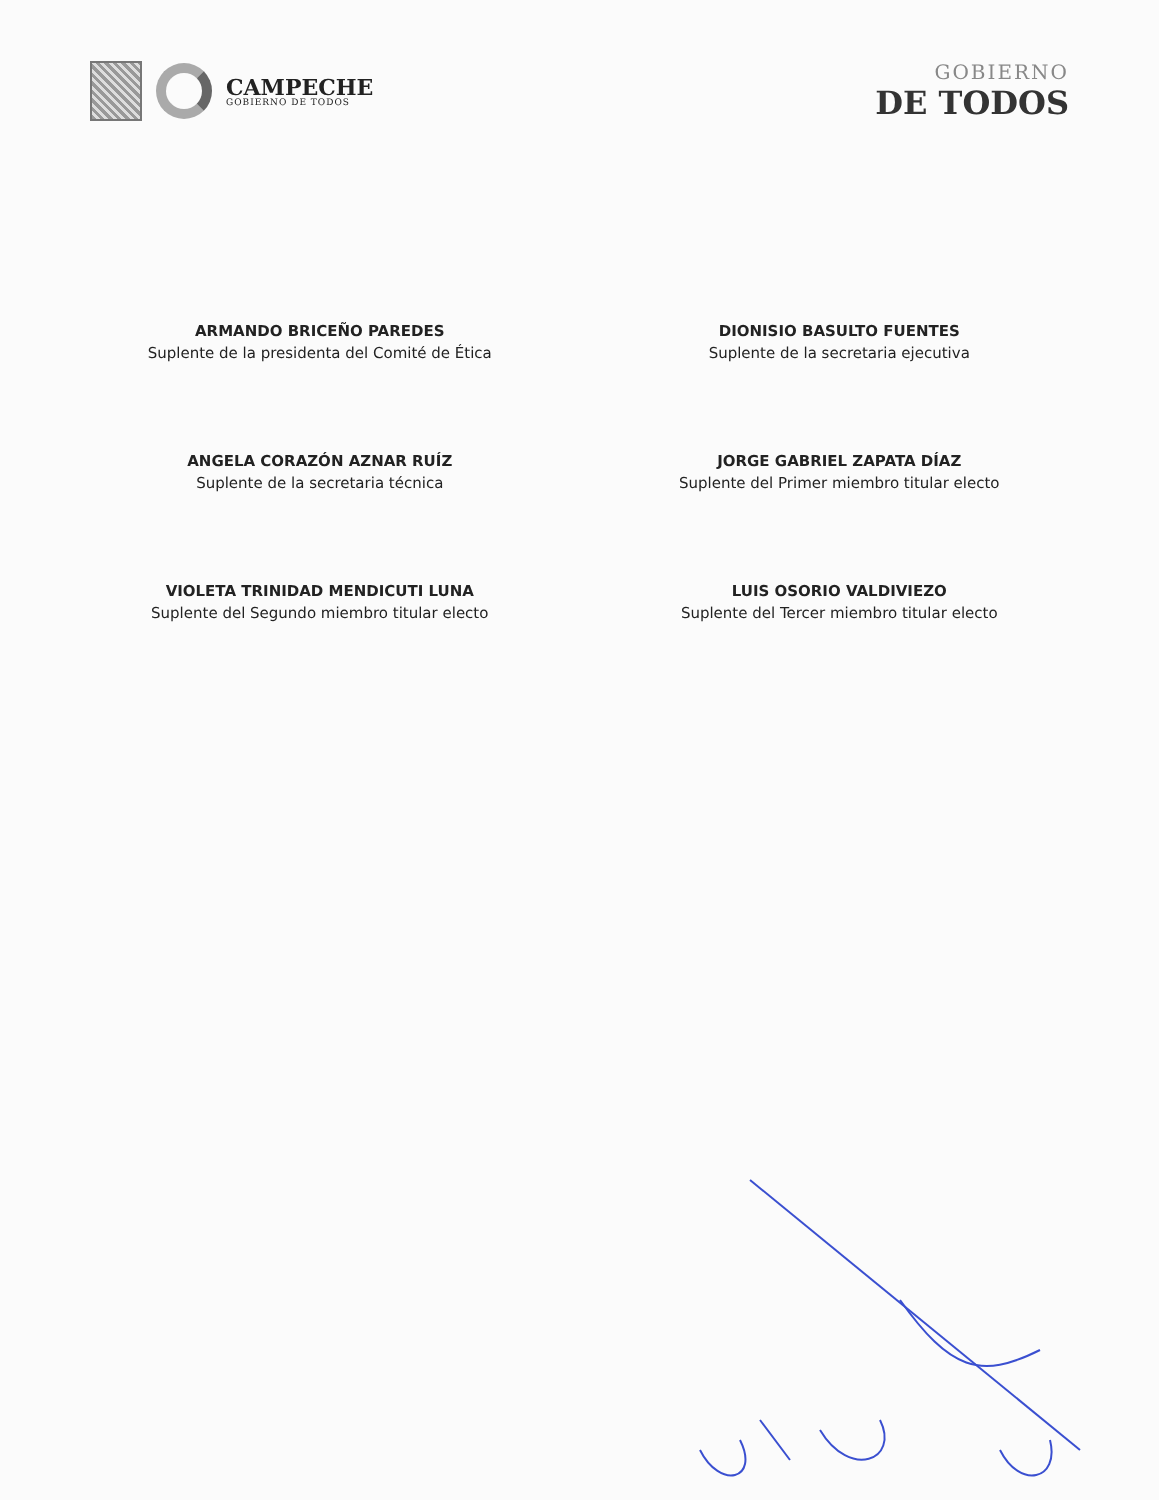CAMPECHE
GOBIERNO DE TODOS
GOBIERNO
DE TODOS
ARMANDO BRICEÑO PAREDES
Suplente de la presidenta del Comité de Ética
DIONISIO BASULTO FUENTES
Suplente de la secretaria ejecutiva
ANGELA CORAZÓN AZNAR RUÍZ
Suplente de la secretaria técnica
JORGE GABRIEL ZAPATA DÍAZ
Suplente del Primer miembro titular electo
VIOLETA TRINIDAD MENDICUTI LUNA
Suplente del Segundo miembro titular electo
LUIS OSORIO VALDIVIEZO
Suplente del Tercer miembro titular electo